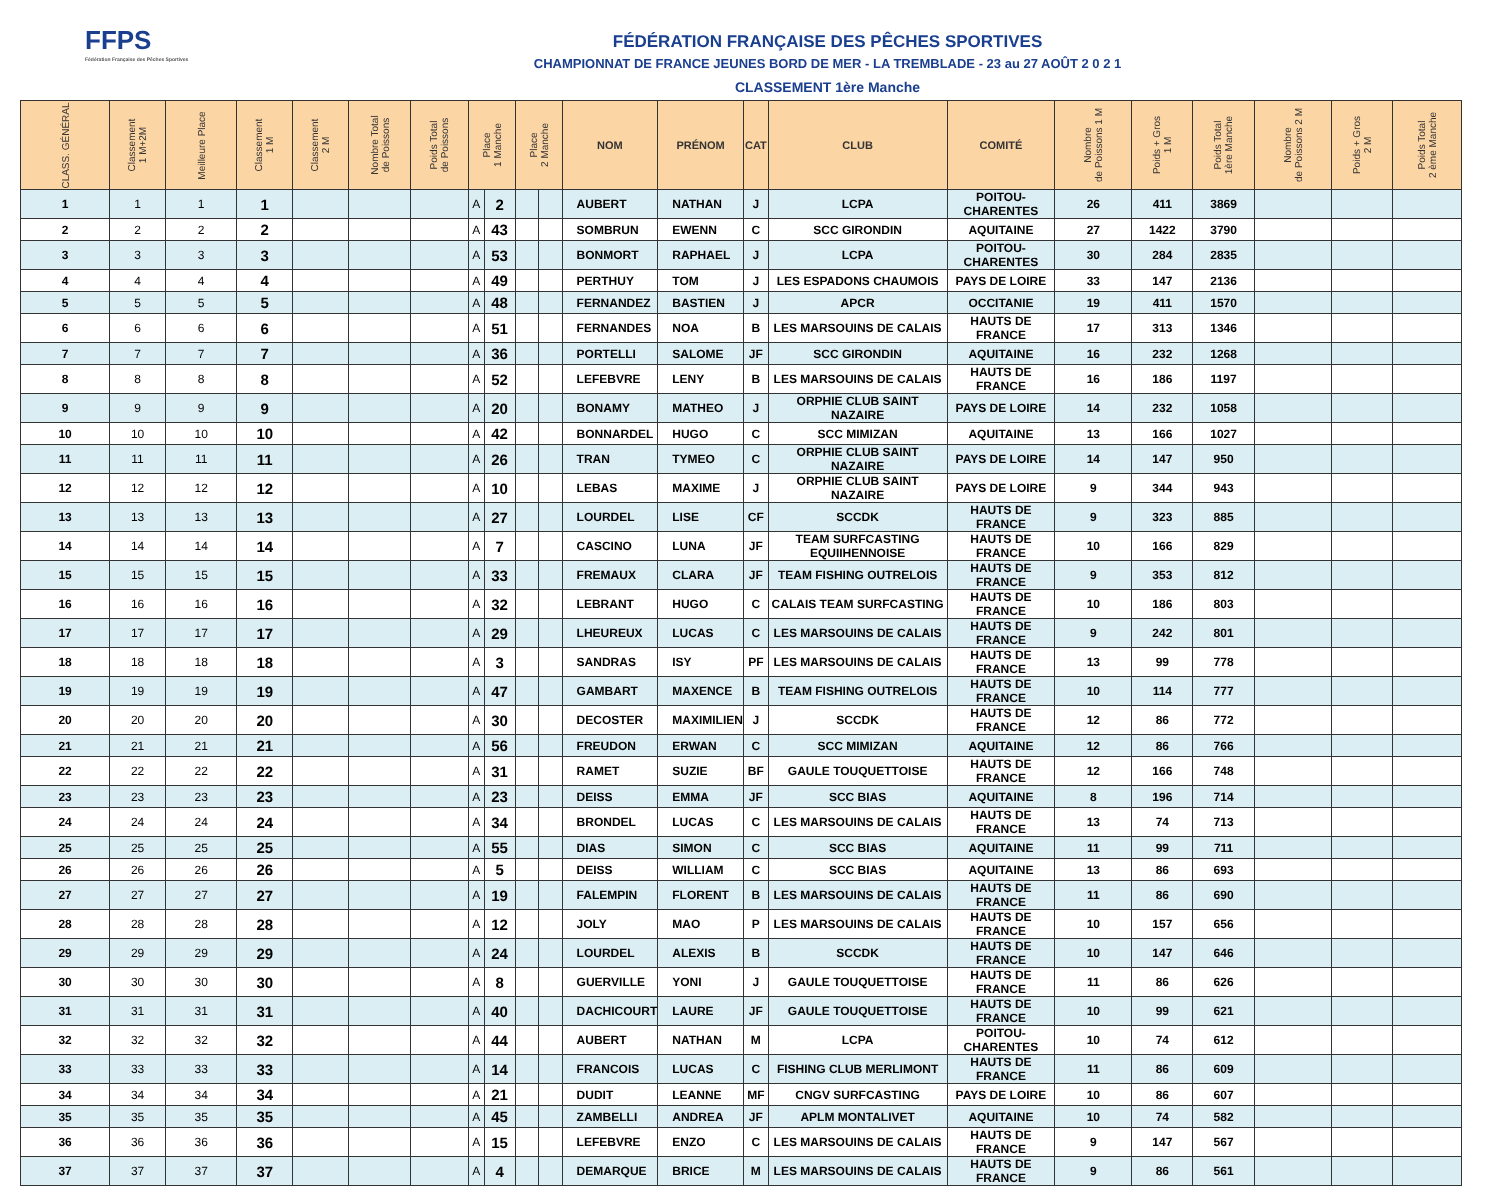FFPS
Fédération Française des Pêches Sportives
FÉDÉRATION FRANÇAISE DES PÊCHES SPORTIVES
CHAMPIONNAT DE FRANCE JEUNES BORD DE MER - LA TREMBLADE - 23 au 27 AOÛT 2 0 2 1
CLASSEMENT 1ère Manche
| CLASS. GÉNÉRAL | Classement 1 M+2M | Meilleure Place | Classement 1 M | Classement 2 M | Nombre Total de Poissons | Poids Total de Poissons | Place 1 Manche | | Place 2 Manche | | NOM | PRÉNOM | CAT | CLUB | COMITÉ | Nombre de Poissons 1 M | Poids + Gros 1 M | Poids Total 1ère Manche | Nombre de Poissons 2 M | Poids + Gros 2 M | Poids Total 2 ème Manche |
| --- | --- | --- | --- | --- | --- | --- | --- | --- | --- | --- | --- | --- | --- | --- | --- | --- | --- | --- | --- | --- | --- |
| 1 | 1 | 1 | 1 | | | | A | 2 | | | AUBERT | NATHAN | J | LCPA | POITOU-CHARENTES | 26 | 411 | 3869 | | | |
| 2 | 2 | 2 | 2 | | | | A | 43 | | | SOMBRUN | EWENN | C | SCC GIRONDIN | AQUITAINE | 27 | 1422 | 3790 | | | |
| 3 | 3 | 3 | 3 | | | | A | 53 | | | BONMORT | RAPHAEL | J | LCPA | POITOU-CHARENTES | 30 | 284 | 2835 | | | |
| 4 | 4 | 4 | 4 | | | | A | 49 | | | PERTHUY | TOM | J | LES ESPADONS CHAUMOIS | PAYS DE LOIRE | 33 | 147 | 2136 | | | |
| 5 | 5 | 5 | 5 | | | | A | 48 | | | FERNANDEZ | BASTIEN | J | APCR | OCCITANIE | 19 | 411 | 1570 | | | |
| 6 | 6 | 6 | 6 | | | | A | 51 | | | FERNANDES | NOA | B | LES MARSOUINS DE CALAIS | HAUTS DE FRANCE | 17 | 313 | 1346 | | | |
| 7 | 7 | 7 | 7 | | | | A | 36 | | | PORTELLI | SALOME | JF | SCC GIRONDIN | AQUITAINE | 16 | 232 | 1268 | | | |
| 8 | 8 | 8 | 8 | | | | A | 52 | | | LEFEBVRE | LENY | B | LES MARSOUINS DE CALAIS | HAUTS DE FRANCE | 16 | 186 | 1197 | | | |
| 9 | 9 | 9 | 9 | | | | A | 20 | | | BONAMY | MATHEO | J | ORPHIE CLUB SAINT NAZAIRE | PAYS DE LOIRE | 14 | 232 | 1058 | | | |
| 10 | 10 | 10 | 10 | | | | A | 42 | | | BONNARDEL | HUGO | C | SCC MIMIZAN | AQUITAINE | 13 | 166 | 1027 | | | |
| 11 | 11 | 11 | 11 | | | | A | 26 | | | TRAN | TYMEO | C | ORPHIE CLUB SAINT NAZAIRE | PAYS DE LOIRE | 14 | 147 | 950 | | | |
| 12 | 12 | 12 | 12 | | | | A | 10 | | | LEBAS | MAXIME | J | ORPHIE CLUB SAINT NAZAIRE | PAYS DE LOIRE | 9 | 344 | 943 | | | |
| 13 | 13 | 13 | 13 | | | | A | 27 | | | LOURDEL | LISE | CF | SCCDK | HAUTS DE FRANCE | 9 | 323 | 885 | | | |
| 14 | 14 | 14 | 14 | | | | A | 7 | | | CASCINO | LUNA | JF | TEAM SURFCASTING EQUIIHENNOISE | HAUTS DE FRANCE | 10 | 166 | 829 | | | |
| 15 | 15 | 15 | 15 | | | | A | 33 | | | FREMAUX | CLARA | JF | TEAM FISHING OUTRELOIS | HAUTS DE FRANCE | 9 | 353 | 812 | | | |
| 16 | 16 | 16 | 16 | | | | A | 32 | | | LEBRANT | HUGO | C | CALAIS TEAM SURFCASTING | HAUTS DE FRANCE | 10 | 186 | 803 | | | |
| 17 | 17 | 17 | 17 | | | | A | 29 | | | LHEUREUX | LUCAS | C | LES MARSOUINS DE CALAIS | HAUTS DE FRANCE | 9 | 242 | 801 | | | |
| 18 | 18 | 18 | 18 | | | | A | 3 | | | SANDRAS | ISY | PF | LES MARSOUINS DE CALAIS | HAUTS DE FRANCE | 13 | 99 | 778 | | | |
| 19 | 19 | 19 | 19 | | | | A | 47 | | | GAMBART | MAXENCE | B | TEAM FISHING OUTRELOIS | HAUTS DE FRANCE | 10 | 114 | 777 | | | |
| 20 | 20 | 20 | 20 | | | | A | 30 | | | DECOSTER | MAXIMILIEN | J | SCCDK | HAUTS DE FRANCE | 12 | 86 | 772 | | | |
| 21 | 21 | 21 | 21 | | | | A | 56 | | | FREUDON | ERWAN | C | SCC MIMIZAN | AQUITAINE | 12 | 86 | 766 | | | |
| 22 | 22 | 22 | 22 | | | | A | 31 | | | RAMET | SUZIE | BF | GAULE TOUQUETTOISE | HAUTS DE FRANCE | 12 | 166 | 748 | | | |
| 23 | 23 | 23 | 23 | | | | A | 23 | | | DEISS | EMMA | JF | SCC BIAS | AQUITAINE | 8 | 196 | 714 | | | |
| 24 | 24 | 24 | 24 | | | | A | 34 | | | BRONDEL | LUCAS | C | LES MARSOUINS DE CALAIS | HAUTS DE FRANCE | 13 | 74 | 713 | | | |
| 25 | 25 | 25 | 25 | | | | A | 55 | | | DIAS | SIMON | C | SCC BIAS | AQUITAINE | 11 | 99 | 711 | | | |
| 26 | 26 | 26 | 26 | | | | A | 5 | | | DEISS | WILLIAM | C | SCC BIAS | AQUITAINE | 13 | 86 | 693 | | | |
| 27 | 27 | 27 | 27 | | | | A | 19 | | | FALEMPIN | FLORENT | B | LES MARSOUINS DE CALAIS | HAUTS DE FRANCE | 11 | 86 | 690 | | | |
| 28 | 28 | 28 | 28 | | | | A | 12 | | | JOLY | MAO | P | LES MARSOUINS DE CALAIS | HAUTS DE FRANCE | 10 | 157 | 656 | | | |
| 29 | 29 | 29 | 29 | | | | A | 24 | | | LOURDEL | ALEXIS | B | SCCDK | HAUTS DE FRANCE | 10 | 147 | 646 | | | |
| 30 | 30 | 30 | 30 | | | | A | 8 | | | GUERVILLE | YONI | J | GAULE TOUQUETTOISE | HAUTS DE FRANCE | 11 | 86 | 626 | | | |
| 31 | 31 | 31 | 31 | | | | A | 40 | | | DACHICOURT | LAURE | JF | GAULE TOUQUETTOISE | HAUTS DE FRANCE | 10 | 99 | 621 | | | |
| 32 | 32 | 32 | 32 | | | | A | 44 | | | AUBERT | NATHAN | M | LCPA | POITOU-CHARENTES | 10 | 74 | 612 | | | |
| 33 | 33 | 33 | 33 | | | | A | 14 | | | FRANCOIS | LUCAS | C | FISHING CLUB MERLIMONT | HAUTS DE FRANCE | 11 | 86 | 609 | | | |
| 34 | 34 | 34 | 34 | | | | A | 21 | | | DUDIT | LEANNE | MF | CNGV SURFCASTING | PAYS DE LOIRE | 10 | 86 | 607 | | | |
| 35 | 35 | 35 | 35 | | | | A | 45 | | | ZAMBELLI | ANDREA | JF | APLM MONTALIVET | AQUITAINE | 10 | 74 | 582 | | | |
| 36 | 36 | 36 | 36 | | | | A | 15 | | | LEFEBVRE | ENZO | C | LES MARSOUINS DE CALAIS | HAUTS DE FRANCE | 9 | 147 | 567 | | | |
| 37 | 37 | 37 | 37 | | | | A | 4 | | | DEMARQUE | BRICE | M | LES MARSOUINS DE CALAIS | HAUTS DE FRANCE | 9 | 86 | 561 | | | |